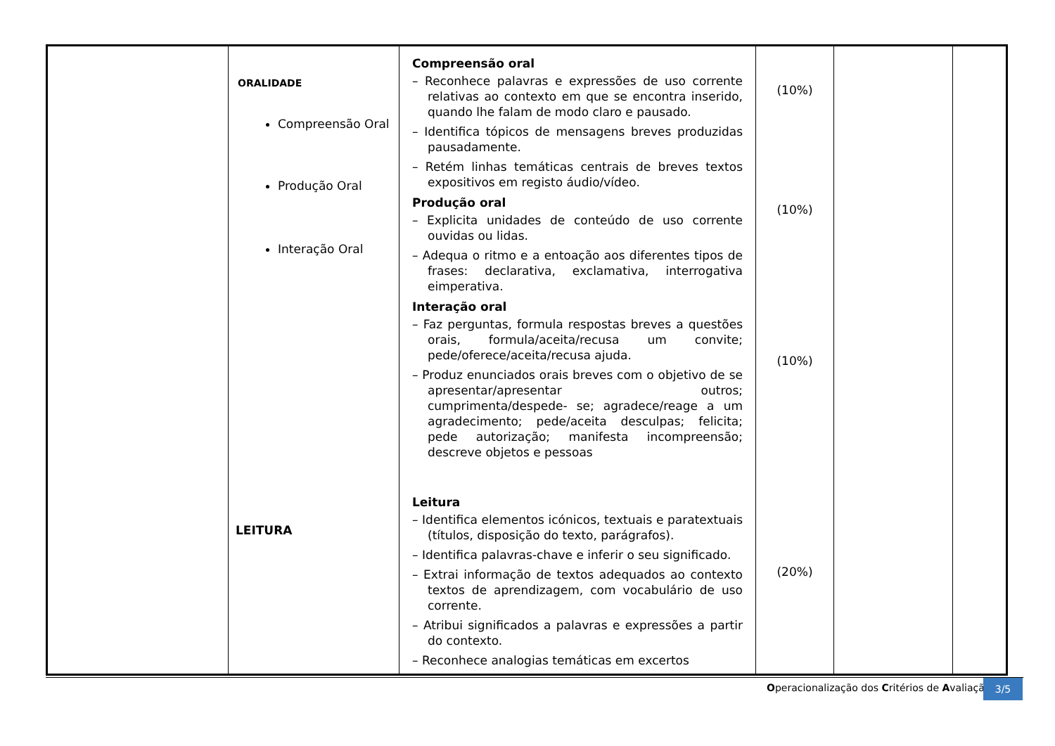| | ORALIDADE Compreensão Oral Produção Oral Interação Oral LEITURA | Compreensão oral – Reconhece palavras e expressões de uso corrente relativas ao contexto em que se encontra inserido, quando lhe falam de modo claro e pausado. – Identifica tópicos de mensagens breves produzidas pausadamente. – Retém linhas temáticas centrais de breves textos expositivos em registo áudio/vídeo. Produção oral – Explicita unidades de conteúdo de uso corrente ouvidas ou lidas. – Adequa o ritmo e a entoação aos diferentes tipos de frases: declarativa, exclamativa, interrogativa eimperativa. Interação oral – Faz perguntas, formula respostas breves a questões orais, formula/aceita/recusa um convite; pede/oferece/aceita/recusa ajuda. – Produz enunciados orais breves com o objetivo de se apresentar/apresentar outros; cumprimenta/despede- se; agradece/reage a um agradecimento; pede/aceita desculpas; felicita; pede autorização; manifesta incompreensão; descreve objetos e pessoas Leitura – Identifica elementos icónicos, textuais e paratextuais (títulos, disposição do texto, parágrafos). – Identifica palavras-chave e inferir o seu significado. – Extrai informação de textos adequados ao contexto textos de aprendizagem, com vocabulário de uso corrente. – Atribui significados a palavras e expressões a partir do contexto. – Reconhece analogias temáticas em excertos | (10%) (10%) (10%) (20%) | | |
Operacionalização dos Critérios de Avaliação
3/5